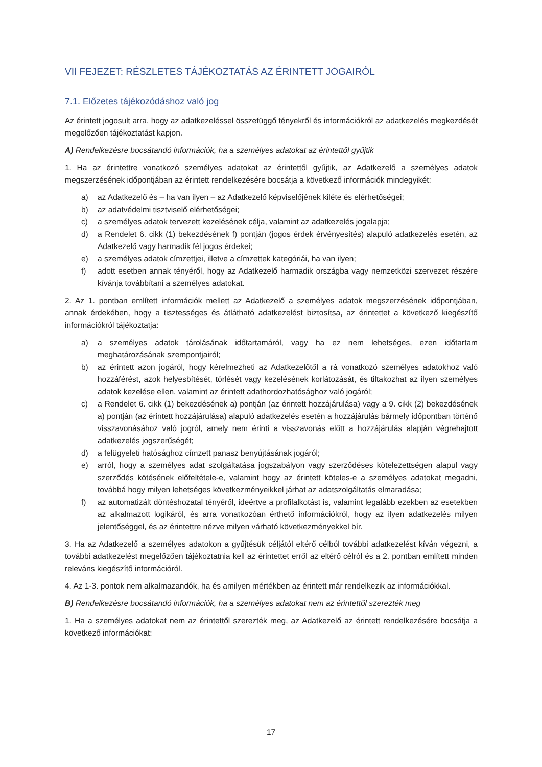VII FEJEZET: RÉSZLETES TÁJÉKOZTATÁS AZ ÉRINTETT JOGAIRÓL
7.1. Előzetes tájékozódáshoz való jog
Az érintett jogosult arra, hogy az adatkezeléssel összefüggő tényekről és információkról az adatkezelés megkezdését megelőzően tájékoztatást kapjon.
A) Rendelkezésre bocsátandó információk, ha a személyes adatokat az érintettől gyűjtik
1. Ha az érintettre vonatkozó személyes adatokat az érintettől gyűjtik, az Adatkezelő a személyes adatok megszerzésének időpontjában az érintett rendelkezésére bocsátja a következő információk mindegyikét:
a) az Adatkezelő és – ha van ilyen – az Adatkezelő képviselőjének kiléte és elérhetőségei;
b) az adatvédelmi tisztviselő elérhetőségei;
c) a személyes adatok tervezett kezelésének célja, valamint az adatkezelés jogalapja;
d) a Rendelet 6. cikk (1) bekezdésének f) pontján (jogos érdek érvényesítés) alapuló adatkezelés esetén, az Adatkezelő vagy harmadik fél jogos érdekei;
e) a személyes adatok címzettjei, illetve a címzettek kategóriái, ha van ilyen;
f) adott esetben annak tényéről, hogy az Adatkezelő harmadik országba vagy nemzetközi szervezet részére kívánja továbbítani a személyes adatokat.
2. Az 1. pontban említett információk mellett az Adatkezelő a személyes adatok megszerzésének időpontjában, annak érdekében, hogy a tisztességes és átlátható adatkezelést biztosítsa, az érintettet a következő kiegészítő információkról tájékoztatja:
a) a személyes adatok tárolásának időtartamáról, vagy ha ez nem lehetséges, ezen időtartam meghatározásának szempontjairól;
b) az érintett azon jogáról, hogy kérelmezheti az Adatkezelőtől a rá vonatkozó személyes adatokhoz való hozzáférést, azok helyesbítését, törlését vagy kezelésének korlátozását, és tiltakozhat az ilyen személyes adatok kezelése ellen, valamint az érintett adathordozhatósághoz való jogáról;
c) a Rendelet 6. cikk (1) bekezdésének a) pontján (az érintett hozzájárulása) vagy a 9. cikk (2) bekezdésének a) pontján (az érintett hozzájárulása) alapuló adatkezelés esetén a hozzájárulás bármely időpontban történő visszavonásához való jogról, amely nem érinti a visszavonás előtt a hozzájárulás alapján végrehajtott adatkezelés jogszerűségét;
d) a felügyeleti hatósághoz címzett panasz benyújtásának jogáról;
e) arról, hogy a személyes adat szolgáltatása jogszabályon vagy szerződéses kötelezettségen alapul vagy szerződés kötésének előfeltétele-e, valamint hogy az érintett köteles-e a személyes adatokat megadni, továbbá hogy milyen lehetséges következményeikkel járhat az adatszolgáltatás elmaradása;
f) az automatizált döntéshozatal tényéről, ideértve a profilalkotást is, valamint legalább ezekben az esetekben az alkalmazott logikáról, és arra vonatkozóan érthető információkról, hogy az ilyen adatkezelés milyen jelentőséggel, és az érintettre nézve milyen várható következményekkel bír.
3. Ha az Adatkezelő a személyes adatokon a gyűjtésük céljától eltérő célból további adatkezelést kíván végezni, a további adatkezelést megelőzően tájékoztatnia kell az érintettet erről az eltérő célról és a 2. pontban említett minden releváns kiegészítő információról.
4. Az 1-3. pontok nem alkalmazandók, ha és amilyen mértékben az érintett már rendelkezik az információkkal.
B) Rendelkezésre bocsátandó információk, ha a személyes adatokat nem az érintettől szerezték meg
1. Ha a személyes adatokat nem az érintettől szerezték meg, az Adatkezelő az érintett rendelkezésére bocsátja a következő információkat:
17